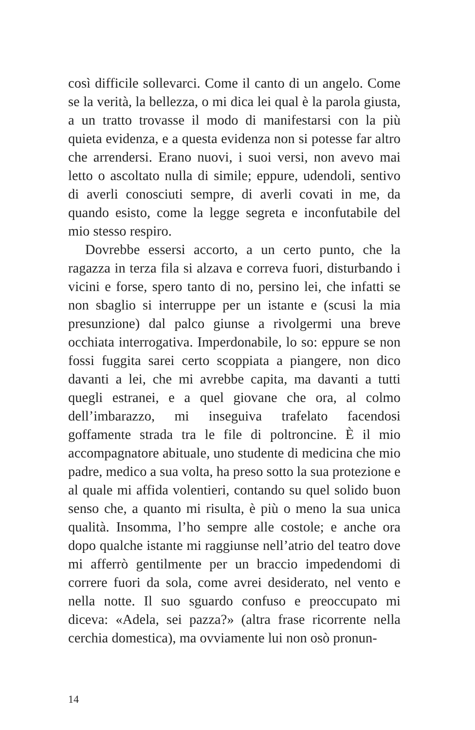così difficile sollevarci. Come il canto di un angelo. Come se la verità, la bellezza, o mi dica lei qual è la parola giusta, a un tratto trovasse il modo di manifestarsi con la più quieta evidenza, e a questa evidenza non si potesse far altro che arrendersi. Erano nuovi, i suoi versi, non avevo mai letto o ascoltato nulla di simile; eppure, udendoli, sentivo di averli conosciuti sempre, di averli covati in me, da quando esisto, come la legge segreta e inconfutabile del mio stesso respiro.
Dovrebbe essersi accorto, a un certo punto, che la ragazza in terza fila si alzava e correva fuori, disturbando i vicini e forse, spero tanto di no, persino lei, che infatti se non sbaglio si interruppe per un istante e (scusi la mia presunzione) dal palco giunse a rivolgermi una breve occhiata interrogativa. Imperdonabile, lo so: eppure se non fossi fuggita sarei certo scoppiata a piangere, non dico davanti a lei, che mi avrebbe capita, ma davanti a tutti quegli estranei, e a quel giovane che ora, al colmo dell’imbarazzo, mi inseguiva trafelato facendosi goffamente strada tra le file di poltroncine. È il mio accompagnatore abituale, uno studente di medicina che mio padre, medico a sua volta, ha preso sotto la sua protezione e al quale mi affida volentieri, contando su quel solido buon senso che, a quanto mi risulta, è più o meno la sua unica qualità. Insomma, l’ho sempre alle costole; e anche ora dopo qualche istante mi raggiunse nell’atrio del teatro dove mi afferrò gentilmente per un braccio impedendomi di correre fuori da sola, come avrei desiderato, nel vento e nella notte. Il suo sguardo confuso e preoccupato mi diceva: «Adela, sei pazza?» (altra frase ricorrente nella cerchia domestica), ma ovviamente lui non osò pronun-
14